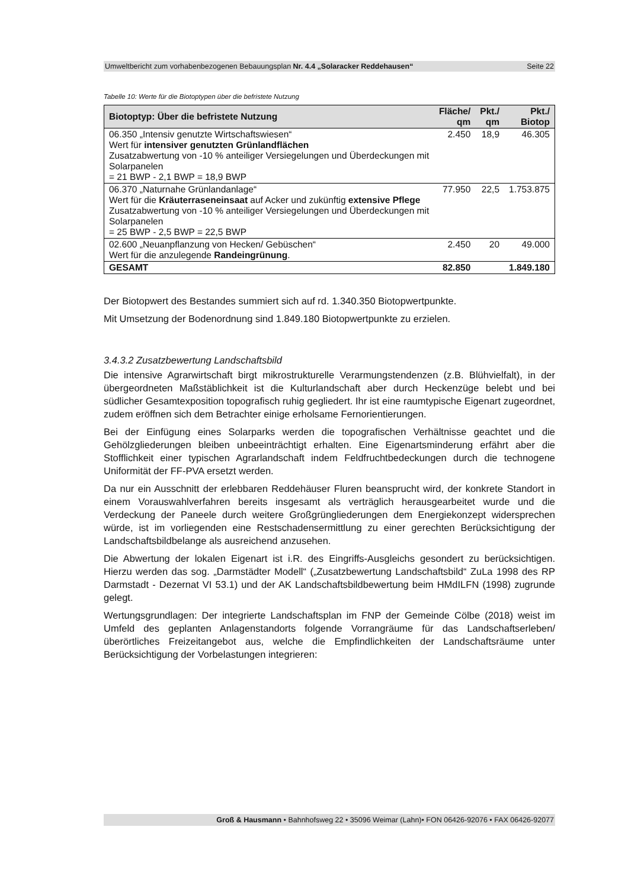Umweltbericht zum vorhabenbezogenen Bebauungsplan Nr. 4.4 „Solaracker Reddehausen“Seite 22
Tabelle 10: Werte für die Biotoptypen über die befristete Nutzung
| Biotoptyp: Über die befristete Nutzung | Fläche/ qm | Pkt./ qm | Pkt./ Biotop |
| --- | --- | --- | --- |
| 06.350 „Intensiv genutzte Wirtschaftswiesen“ Wert für intensiver genutzten Grünlandflächen Zusatzabwertung von -10 % anteiliger Versiegelungen und Überdeckungen mit Solarpanelen = 21 BWP - 2,1 BWP = 18,9 BWP | 2.450 | 18,9 | 46.305 |
| 06.370 „Naturnahe Grünlandanlage“ Wert für die Kräuterraseneinsaat auf Acker und zukünftig extensive Pflege Zusatzabwertung von -10 % anteiliger Versiegelungen und Überdeckungen mit Solarpanelen = 25 BWP - 2,5 BWP = 22,5 BWP | 77.950 | 22,5 | 1.753.875 |
| 02.600 „Neuanpflanzung von Hecken/ Gebüschen“ Wert für die anzulegende Randeingrünung . | 2.450 | 20 | 49.000 |
| GESAMT | 82.850 | | 1.849.180 |
Der Biotopwert des Bestandes summiert sich auf rd. 1.340.350 Biotopwertpunkte.
Mit Umsetzung der Bodenordnung sind 1.849.180 Biotopwertpunkte zu erzielen.
3.4.3.2 Zusatzbewertung Landschaftsbild
Die intensive Agrarwirtschaft birgt mikrostrukturelle Verarmungstendenzen (z.B. Blühvielfalt), in der übergeordneten Maßstäblichkeit ist die Kulturlandschaft aber durch Heckenzüge belebt und bei südlicher Gesamtexposition topografisch ruhig gegliedert. Ihr ist eine raumtypische Eigenart zugeordnet, zudem eröffnen sich dem Betrachter einige erholsame Fernorientierungen.
Bei der Einfügung eines Solarparks werden die topografischen Verhältnisse geachtet und die Gehölzgliederungen bleiben unbeeinträchtigt erhalten. Eine Eigenartsminderung erfährt aber die Stofflichkeit einer typischen Agrarlandschaft indem Feldfruchtbedeckungen durch die technogene Uniformität der FF-PVA ersetzt werden.
Da nur ein Ausschnitt der erlebbaren Reddehäuser Fluren beansprucht wird, der konkrete Standort in einem Vorauswahlverfahren bereits insgesamt als verträglich herausgearbeitet wurde und die Verdeckung der Paneele durch weitere Großgrüngliederungen dem Energiekonzept widersprechen würde, ist im vorliegenden eine Restschadensermittlung zu einer gerechten Berücksichtigung der Landschaftsbildbelange als ausreichend anzusehen.
Die Abwertung der lokalen Eigenart ist i.R. des Eingriffs-Ausgleichs gesondert zu berücksichtigen. Hierzu werden das sog. „Darmstädter Modell“ („Zusatzbewertung Landschaftsbild“ ZuLa 1998 des RP Darmstadt - Dezernat VI 53.1) und der AK Landschaftsbildbewertung beim HMdILFN (1998) zugrunde gelegt.
Wertungsgrundlagen: Der integrierte Landschaftsplan im FNP der Gemeinde Cölbe (2018) weist im Umfeld des geplanten Anlagenstandorts folgende Vorrangräume für das Landschaftserleben/ überörtliches Freizeitangebot aus, welche die Empfindlichkeiten der Landschaftsräume unter Berücksichtigung der Vorbelastungen integrieren:
Groß & Hausmann • Bahnhofsweg 22 • 35096 Weimar (Lahn)• FON 06426-92076 • FAX 06426-92077